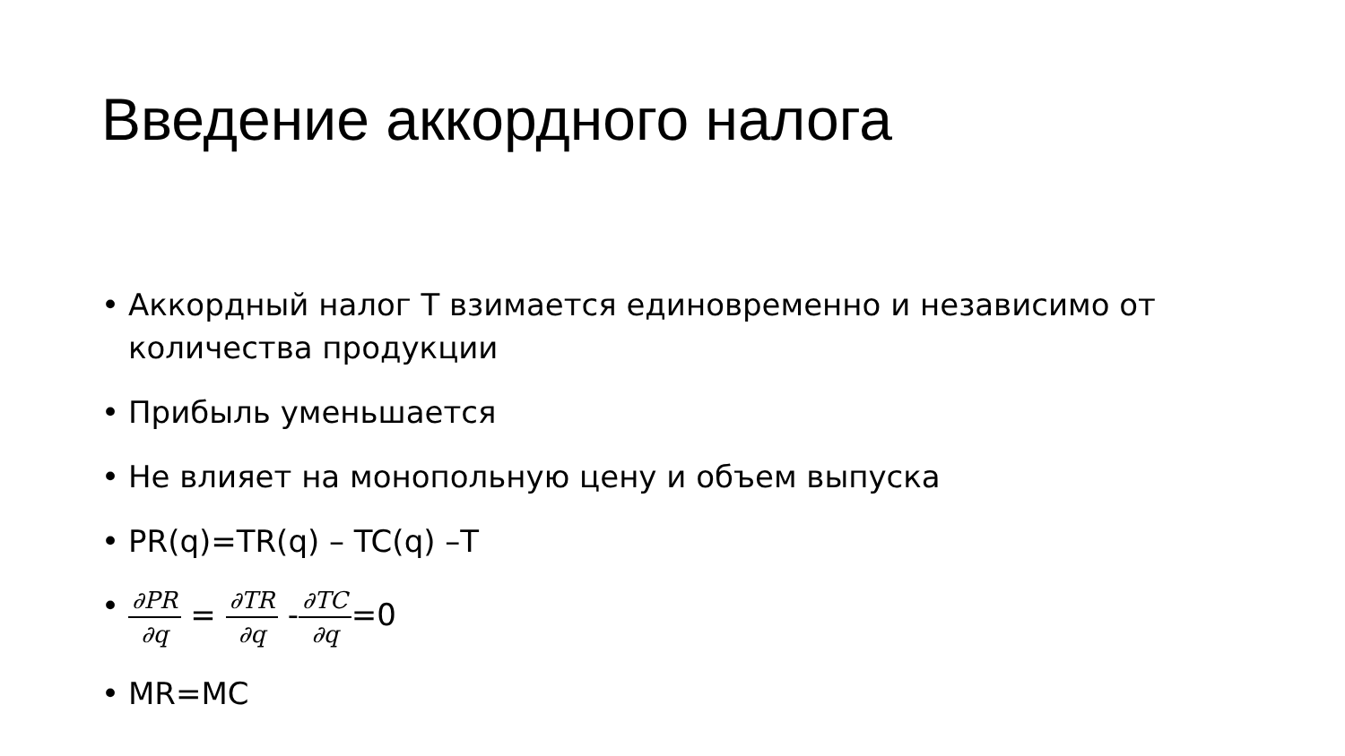Введение аккордного налога
• Аккордный налог T взимается единовременно и независимо от количества продукции
• Прибыль уменьшается
• Не влияет на монопольную цену и объем выпуска
• PR(q)=TR(q) – TC(q) –T
• ∂PR ∂q = ∂TR ∂q -∂TC ∂q=0
• MR=MC